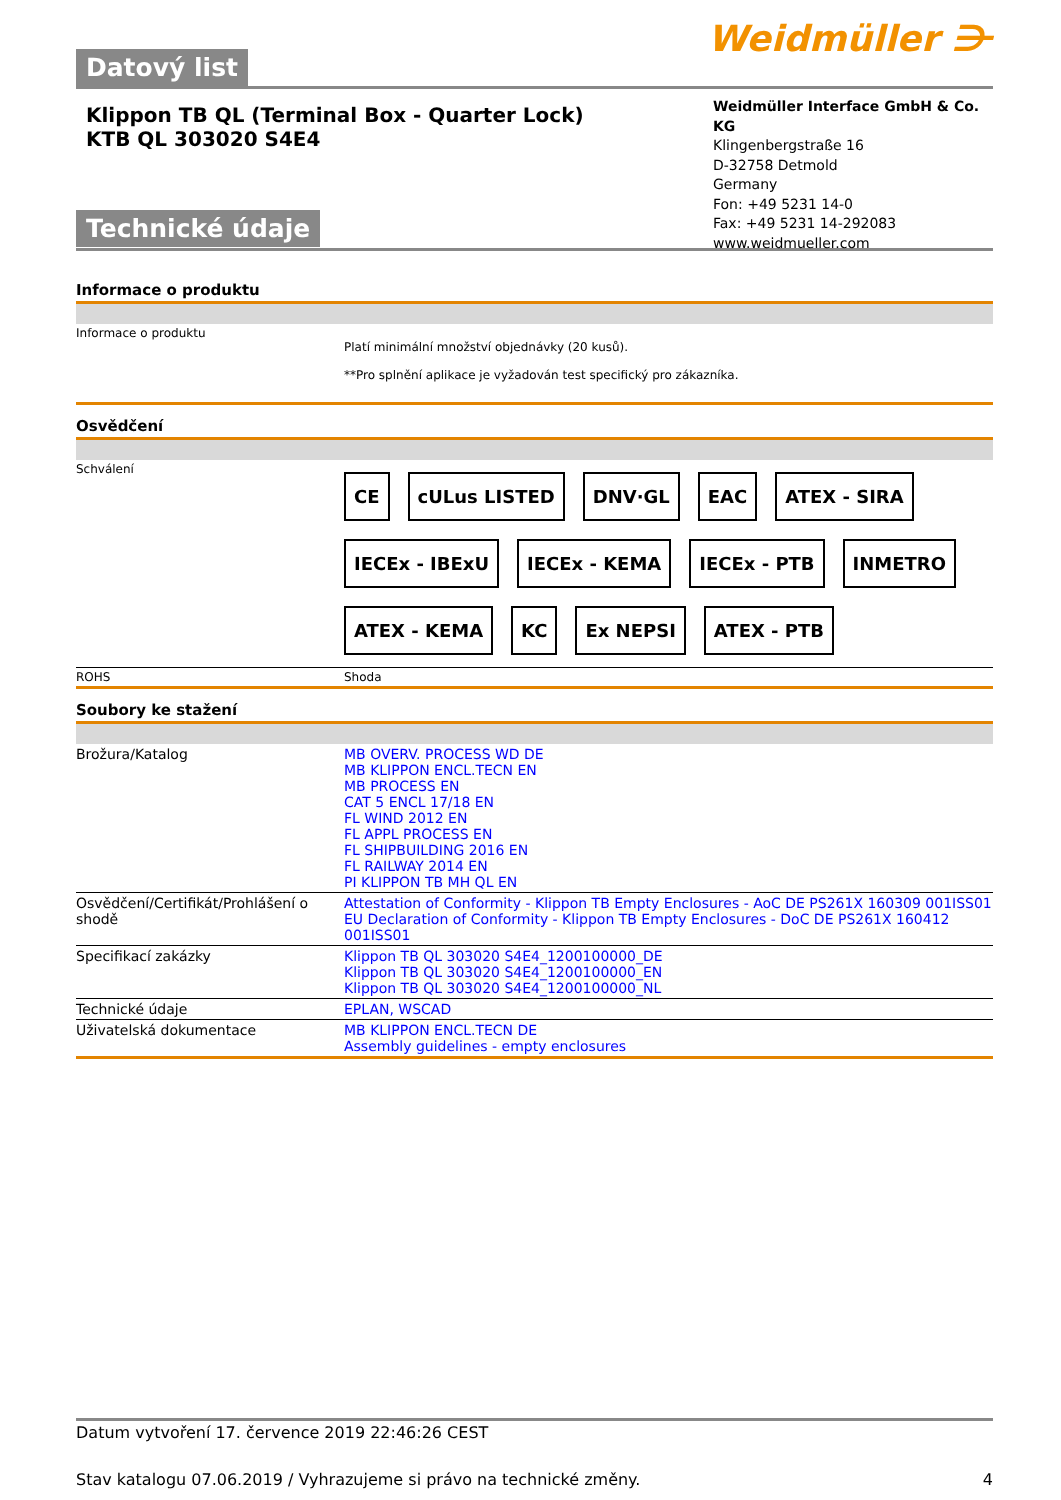Datový list
Weidmüller ⋺
Klippon TB QL (Terminal Box - Quarter Lock)
KTB QL 303020 S4E4
Technické údaje
Weidmüller Interface GmbH & Co. KG
Klingenbergstraße 16
D-32758 Detmold
Germany
Fon: +49 5231 14-0
Fax: +49 5231 14-292083
www.weidmueller.com
Informace o produktu
| Informace o produktu | Platí minimální množství objednávky (20 kusů). **Pro splnění aplikace je vyžadován test specifický pro zákazníka. |
Osvědčení
| Schválení | CE cULus LISTED DNV·GL EAC ATEX - SIRA IECEx - IBExU IECEx - KEMA IECEx - PTB INMETRO ATEX - KEMA KC Ex NEPSI ATEX - PTB |
| ROHS | Shoda |
Soubory ke stažení
| Brožura/Katalog | MB OVERV. PROCESS WD DE MB KLIPPON ENCL.TECN EN MB PROCESS EN CAT 5 ENCL 17/18 EN FL WIND 2012 EN FL APPL PROCESS EN FL SHIPBUILDING 2016 EN FL RAILWAY 2014 EN PI KLIPPON TB MH QL EN |
| Osvědčení/Certifikát/Prohlášení o shodě | Attestation of Conformity - Klippon TB Empty Enclosures - AoC DE PS261X 160309 001ISS01 EU Declaration of Conformity - Klippon TB Empty Enclosures - DoC DE PS261X 160412 001ISS01 |
| Specifikací zakázky | Klippon TB QL 303020 S4E4_1200100000_DE Klippon TB QL 303020 S4E4_1200100000_EN Klippon TB QL 303020 S4E4_1200100000_NL |
| Technické údaje | EPLAN, WSCAD |
| Uživatelská dokumentace | MB KLIPPON ENCL.TECN DE Assembly guidelines - empty enclosures |
Datum vytvoření 17. července 2019 22:46:26 CEST
Stav katalogu 07.06.2019 / Vyhrazujeme si právo na technické změny. 4